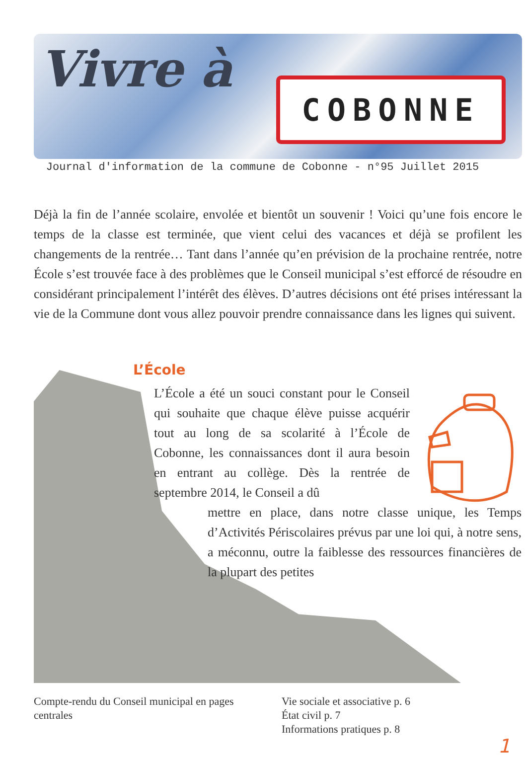Vivre à COBONNE
Journal d'information de la commune de Cobonne - n°95 Juillet 2015
Déjà la fin de l’année scolaire, envolée et bientôt un souvenir ! Voici qu’une fois encore le temps de la classe est terminée, que vient celui des vacances et déjà se profilent les changements de la rentrée… Tant dans l’année qu’en prévision de la prochaine rentrée, notre École s’est trouvée face à des problèmes que le Conseil municipal s’est efforcé de résoudre en considérant principalement l’intérêt des élèves. D’autres décisions ont été prises intéressant la vie de la Commune dont vous allez pouvoir prendre connaissance dans les lignes qui suivent.
L’École
L’École a été un souci constant pour le Conseil qui souhaite que chaque élève puisse acquérir tout au long de sa scolarité à l’École de Cobonne, les connaissances dont il aura besoin en entrant au collège. Dès la rentrée de septembre 2014, le Conseil a dû
mettre en place, dans notre classe unique, les Temps d’Activités Périscolaires prévus par une loi qui, à notre sens, a méconnu, outre la faiblesse des ressources financières de la plupart des petites
Compte-rendu du Conseil municipal en pages centrales
Vie sociale et associative p. 6
État civil p. 7
Informations pratiques p. 8
1